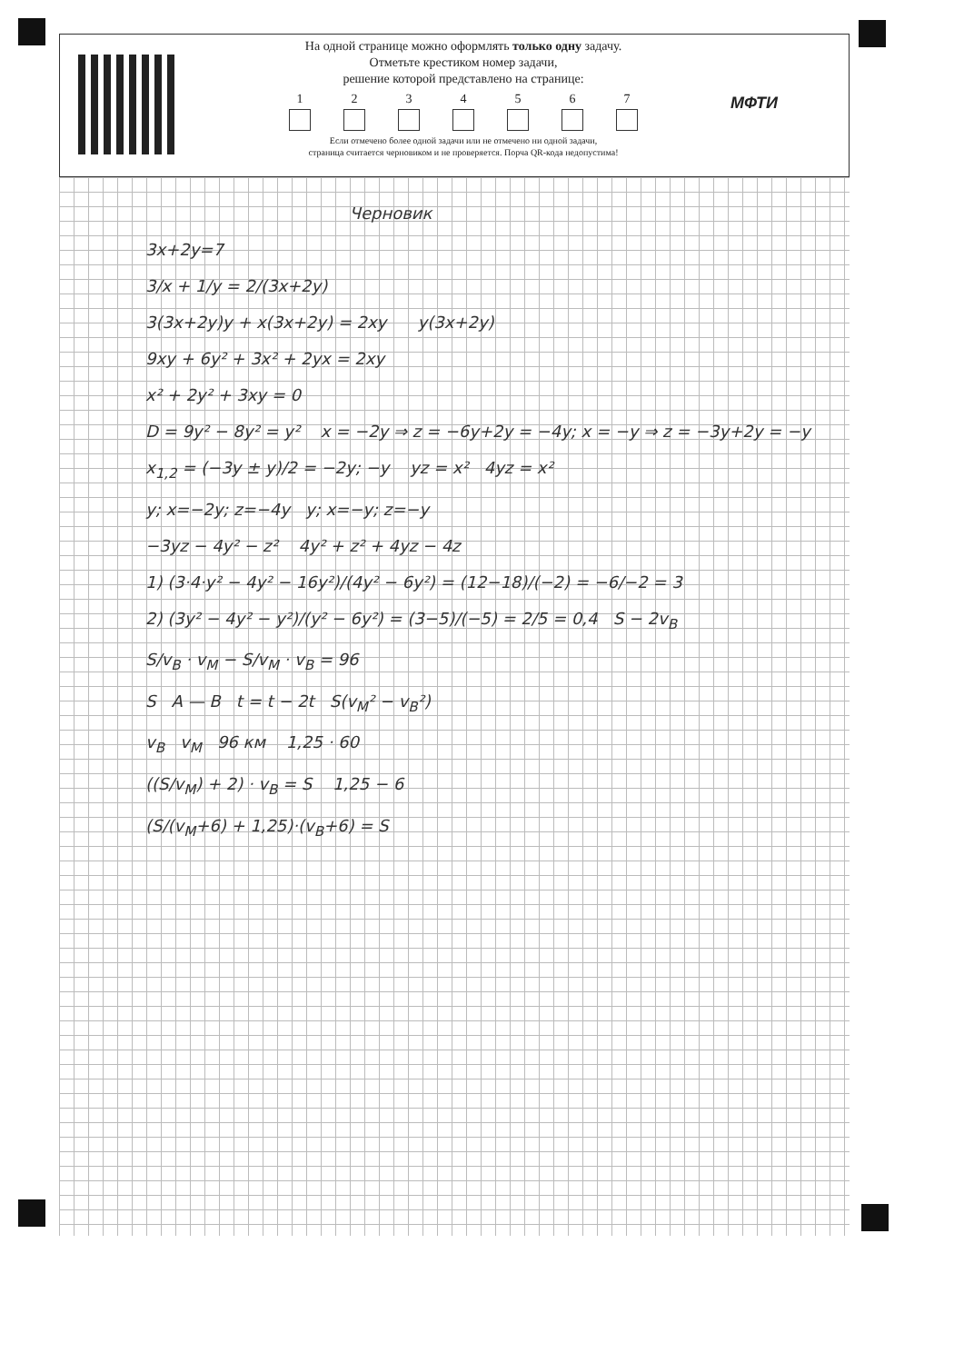На одной странице можно оформлять только одну задачу.
Отметьте крестиком номер задачи,
решение которой представлено на странице:
1 2 3 4 5 6 7
Если отмечено более одной задачи или не отмечено ни одной задачи,
страница считается черновиком и не проверяется. Порча QR-кода недопустима!
МФТИ
Черновик
3x+2y=7
3/x + 1/y = 2/(3x+2y)
3(3x+2y)y + x(3x+2y) = 2xy y(3x+2y)
9xy + 6y² + 3x² + 2yx = 2xy
x² + 2y² + 3xy = 0
D = 9y² − 8y² = y² x = −2y ⇒ z = −6y+2y = −4y; x = −y ⇒ z = −3y+2y = −y
x<sub>1,2</sub> = (−3y ± y)/2 = −2y; −y yz = x² 4yz = x²
y; x=−2y; z=−4y y; x=−y; z=−y
−3yz − 4y² − z² 4y² + z² + 4yz − 4z
1) (3·4·y² − 4y² − 16y²)/(4y² − 6y²) = (12−18)/(−2) = −6/−2 = 3
2) (3y² − 4y² − y²)/(y² − 6y²) = (3−5)/(−5) = 2/5 = 0,4 S − 2v<sub>B</sub>
S/v<sub>B</sub> · v<sub>M</sub> − S/v<sub>M</sub> · v<sub>B</sub> = 96
S A — B t = t − 2t S(v<sub>M</sub>² − v<sub>B</sub>²)
v<sub>B</sub> v<sub>M</sub> 96 км 1,25 · 60
((S/v<sub>M</sub>) + 2) · v<sub>B</sub> = S 1,25 − 6
(S/(v<sub>M</sub>+6) + 1,25)·(v<sub>B</sub>+6) = S